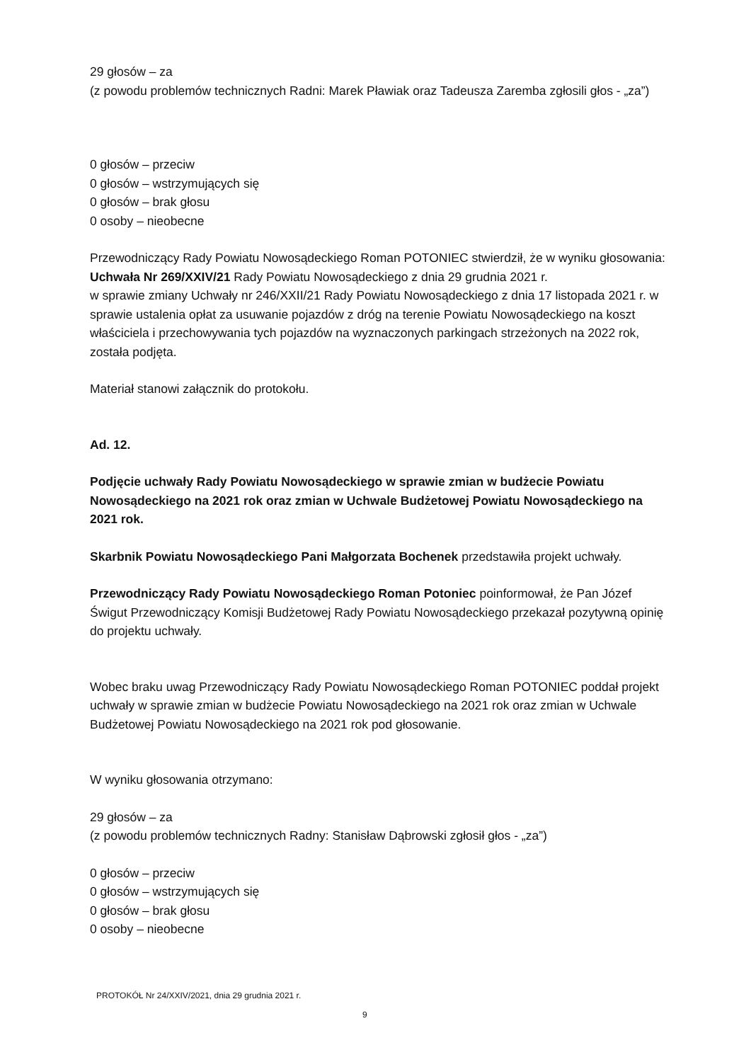29 głosów – za
(z powodu problemów technicznych Radni: Marek Pławiak oraz Tadeusza Zaremba zgłosili głos - „za”)
0 głosów – przeciw
0 głosów – wstrzymujących się
0 głosów – brak głosu
0 osoby – nieobecne
Przewodniczący Rady Powiatu Nowosądeckiego Roman POTONIEC stwierdził, że w wyniku głosowania:
Uchwała Nr 269/XXIV/21 Rady Powiatu Nowosądeckiego z dnia 29 grudnia 2021 r.
w sprawie zmiany Uchwały nr 246/XXII/21 Rady Powiatu Nowosądeckiego z dnia 17 listopada 2021 r. w sprawie ustalenia opłat za usuwanie pojazdów z dróg na terenie Powiatu Nowosądeckiego na koszt właściciela i przechowywania tych pojazdów na wyznaczonych parkingach strzeżonych na 2022 rok, została podjęta.
Materiał stanowi załącznik do protokołu.
Ad. 12.
Podjęcie uchwały Rady Powiatu Nowosądeckiego w sprawie zmian w budżecie Powiatu Nowosądeckiego na 2021 rok oraz zmian w Uchwale Budżetowej Powiatu Nowosądeckiego na 2021 rok.
Skarbnik Powiatu Nowosądeckiego Pani Małgorzata Bochenek przedstawiła projekt uchwały.
Przewodniczący Rady Powiatu Nowosądeckiego Roman Potoniec poinformował, że Pan Józef Świgut Przewodniczący Komisji Budżetowej Rady Powiatu Nowosądeckiego przekazał pozytywną opinię do projektu uchwały.
Wobec braku uwag Przewodniczący Rady Powiatu Nowosądeckiego Roman POTONIEC poddał projekt uchwały w sprawie zmian w budżecie Powiatu Nowosądeckiego na 2021 rok oraz zmian w Uchwale Budżetowej Powiatu Nowosądeckiego na 2021 rok pod głosowanie.
W wyniku głosowania otrzymano:
29 głosów – za
(z powodu problemów technicznych Radny: Stanisław Dąbrowski zgłosił głos - „za”)
0 głosów – przeciw
0 głosów – wstrzymujących się
0 głosów – brak głosu
0 osoby – nieobecne
PROTOKÓŁ Nr 24/XXIV/2021, dnia 29 grudnia 2021 r.
9